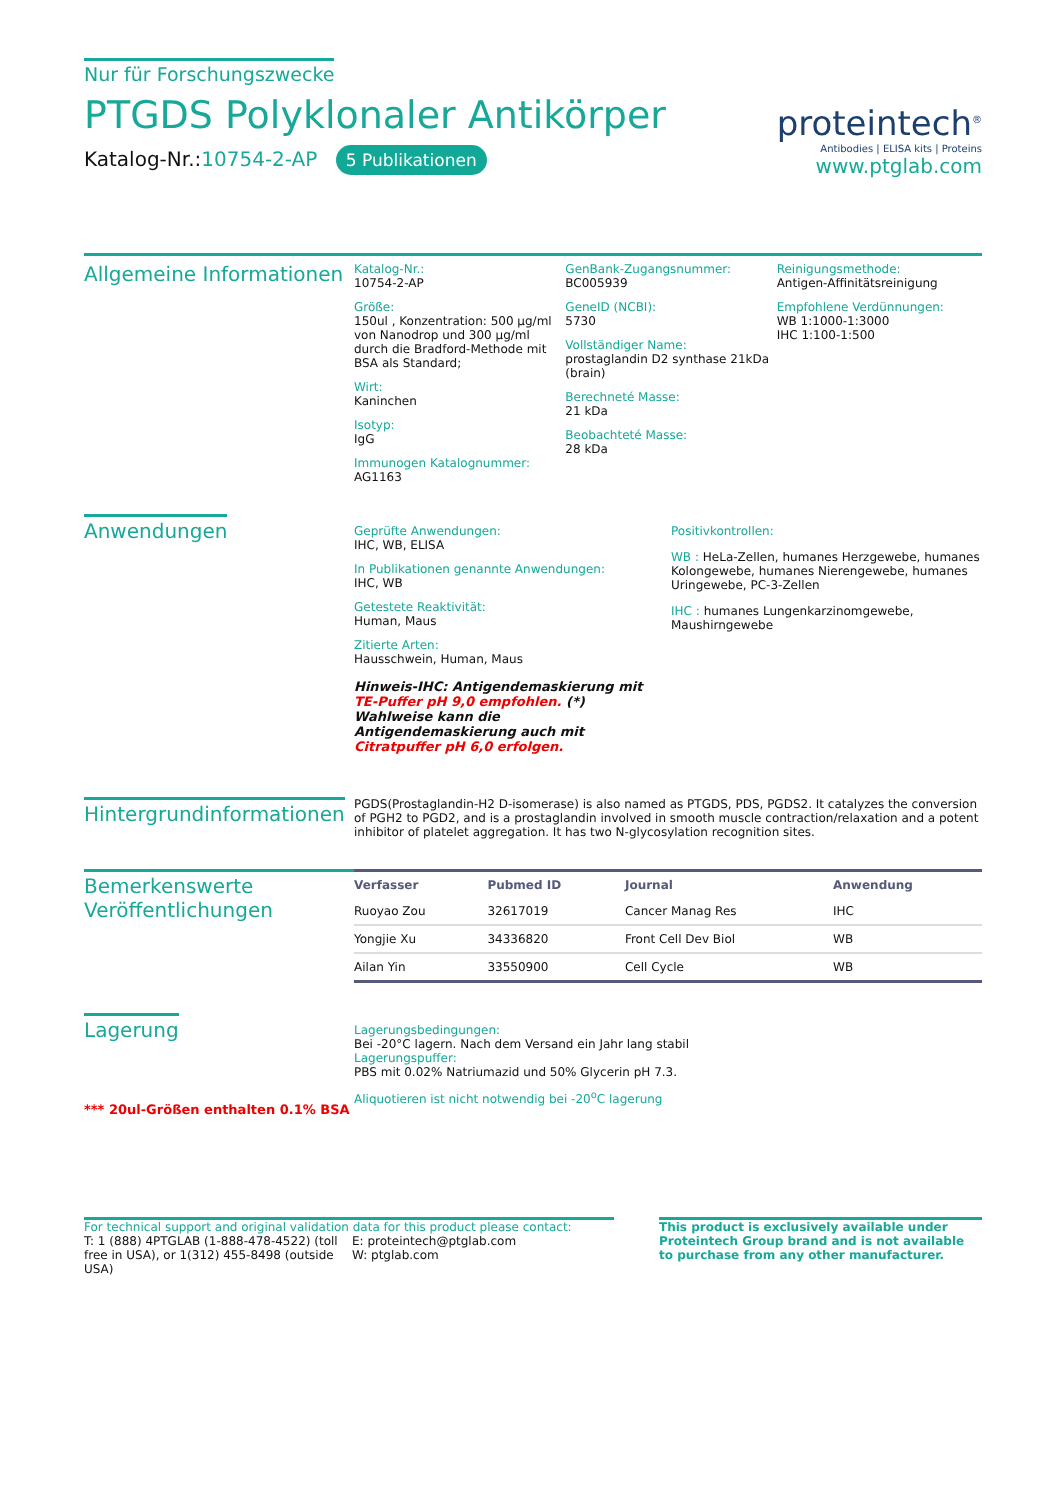Nur für Forschungszwecke
PTGDS Polyklonaler Antikörper
Katalog-Nr.:10754-2-AP 5 Publikationen
proteintech<sup>®</sup>
Antibodies | ELISA kits | Proteins
www.ptglab.com
Allgemeine Informationen
Katalog-Nr.:
10754-2-AP
Größe:
150ul , Konzentration: 500 μg/ml von Nanodrop und 300 μg/ml durch die Bradford-Methode mit BSA als Standard;
Wirt:
Kaninchen
Isotyp:
IgG
Immunogen Katalognummer:
AG1163
GenBank-Zugangsnummer:
BC005939
GeneID (NCBI):
5730
Vollständiger Name:
prostaglandin D2 synthase 21kDa (brain)
Berechneté Masse:
21 kDa
Beobachteté Masse:
28 kDa
Reinigungsmethode:
Antigen-Affinitätsreinigung
Empfohlene Verdünnungen:
WB 1:1000-1:3000
IHC 1:100-1:500
Anwendungen
Geprüfte Anwendungen:
IHC, WB, ELISA
In Publikationen genannte Anwendungen:
IHC, WB
Getestete Reaktivität:
Human, Maus
Zitierte Arten:
Hausschwein, Human, Maus
Hinweis-IHC: Antigendemaskierung mit TE-Puffer pH 9,0 empfohlen. (*) Wahlweise kann die Antigendemaskierung auch mit Citratpuffer pH 6,0 erfolgen.
Positivkontrollen:
WB : HeLa-Zellen, humanes Herzgewebe, humanes Kolongewebe, humanes Nierengewebe, humanes Uringewebe, PC-3-Zellen
IHC : humanes Lungenkarzinomgewebe, Maushirngewebe
Hintergrundinformationen
PGDS(Prostaglandin-H2 D-isomerase) is also named as PTGDS, PDS, PGDS2. It catalyzes the conversion of PGH2 to PGD2, and is a prostaglandin involved in smooth muscle contraction/relaxation and a potent inhibitor of platelet aggregation. It has two N-glycosylation recognition sites.
Bemerkenswerte Veröffentlichungen
| Verfasser | Pubmed ID | Journal | Anwendung |
| --- | --- | --- | --- |
| Ruoyao Zou | 32617019 | Cancer Manag Res | IHC |
| Yongjie Xu | 34336820 | Front Cell Dev Biol | WB |
| Ailan Yin | 33550900 | Cell Cycle | WB |
Lagerung
*** 20ul-Größen enthalten 0.1% BSA
Lagerungsbedingungen:
Bei -20°C lagern. Nach dem Versand ein Jahr lang stabil
Lagerungspuffer:
PBS mit 0.02% Natriumazid und 50% Glycerin pH 7.3.
Aliquotieren ist nicht notwendig bei -20<sup>o</sup>C lagerung
For technical support and original validation data for this product please contact:
T: 1 (888) 4PTGLAB (1-888-478-4522) (toll free in USA), or 1(312) 455-8498 (outside USA)
E: proteintech@ptglab.com
W: ptglab.com
This product is exclusively available under Proteintech Group brand and is not available to purchase from any other manufacturer.